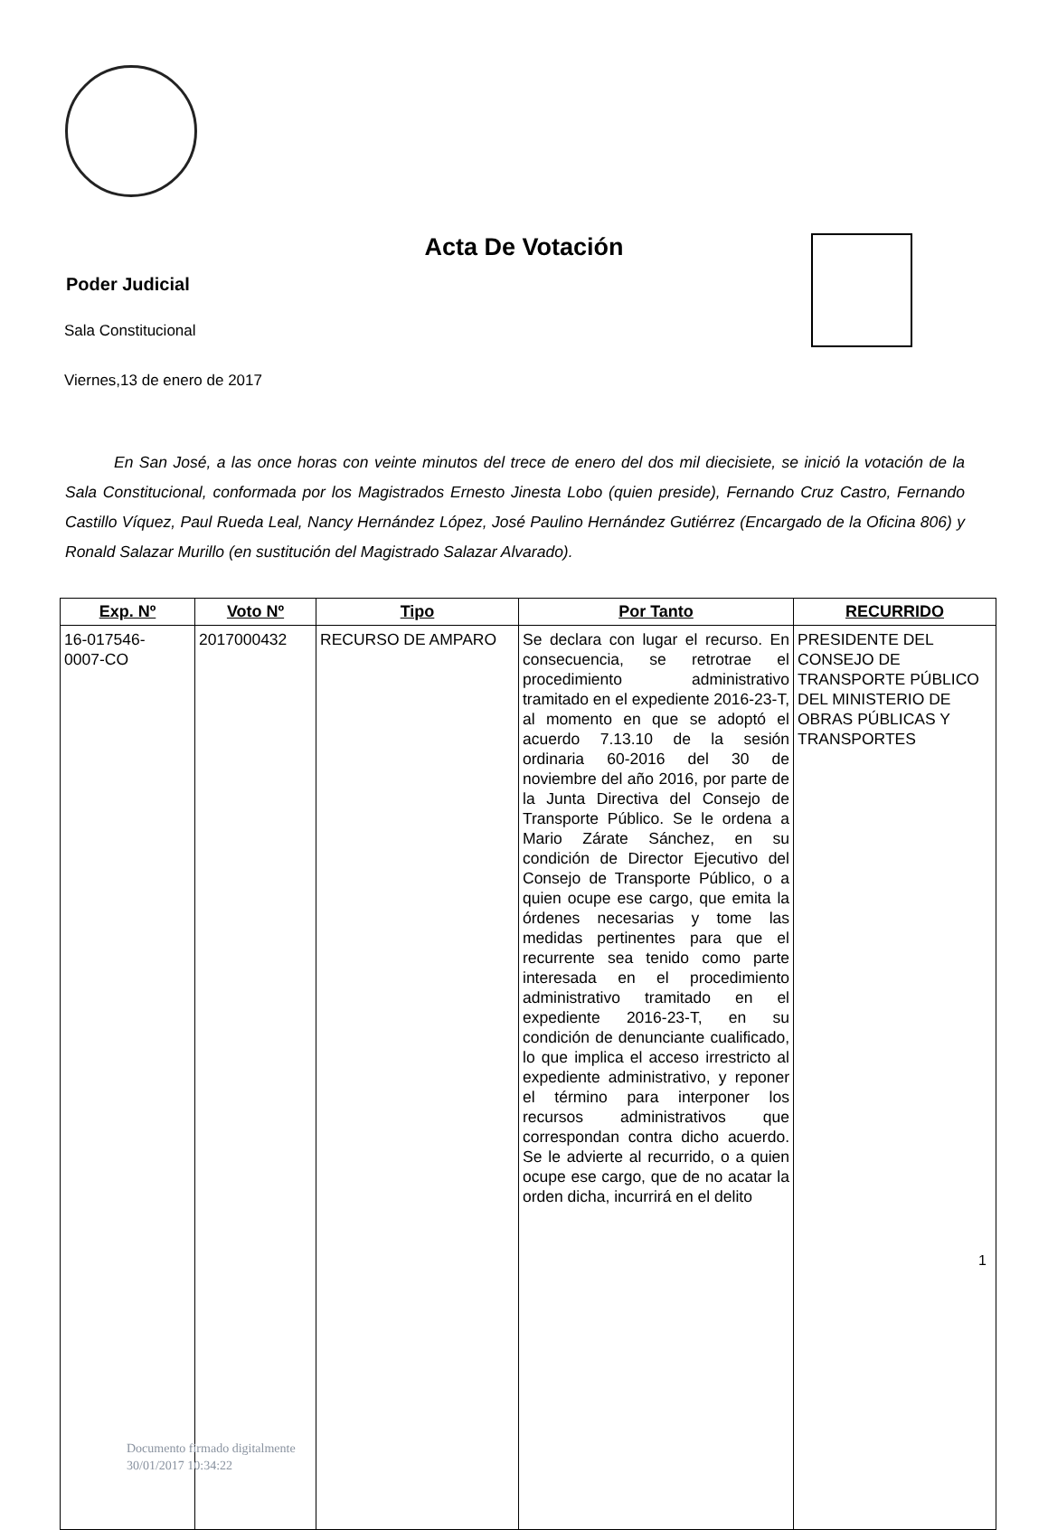Acta De Votación
Poder Judicial
Sala Constitucional
Viernes,13 de enero de 2017
En San José, a las once horas con veinte minutos del trece de enero del dos mil diecisiete, se inició la votación de la Sala Constitucional, conformada por los Magistrados Ernesto Jinesta Lobo (quien preside), Fernando Cruz Castro, Fernando Castillo Víquez, Paul Rueda Leal, Nancy Hernández López, José Paulino Hernández Gutiérrez (Encargado de la Oficina 806) y Ronald Salazar Murillo (en sustitución del Magistrado Salazar Alvarado).
| Exp. Nº | Voto Nº | Tipo | Por Tanto | RECURRIDO |
| --- | --- | --- | --- | --- |
| 16-017546- 0007-CO | 2017000432 | RECURSO DE AMPARO | Se declara con lugar el recurso. En consecuencia, se retrotrae el procedimiento administrativo tramitado en el expediente 2016-23-T, al momento en que se adoptó el acuerdo 7.13.10 de la sesión ordinaria 60-2016 del 30 de noviembre del año 2016, por parte de la Junta Directiva del Consejo de Transporte Público. Se le ordena a Mario Zárate Sánchez, en su condición de Director Ejecutivo del Consejo de Transporte Público, o a quien ocupe ese cargo, que emita la órdenes necesarias y tome las medidas pertinentes para que el recurrente sea tenido como parte interesada en el procedimiento administrativo tramitado en el expediente 2016-23-T, en su condición de denunciante cualificado, lo que implica el acceso irrestricto al expediente administrativo, y reponer el término para interponer los recursos administrativos que correspondan contra dicho acuerdo. Se le advierte al recurrido, o a quien ocupe ese cargo, que de no acatar la orden dicha, incurrirá en el delito | PRESIDENTE DEL CONSEJO DE TRANSPORTE PÚBLICO DEL MINISTERIO DE OBRAS PÚBLICAS Y TRANSPORTES |
Documento firmado digitalmente
30/01/2017 10:34:22
1